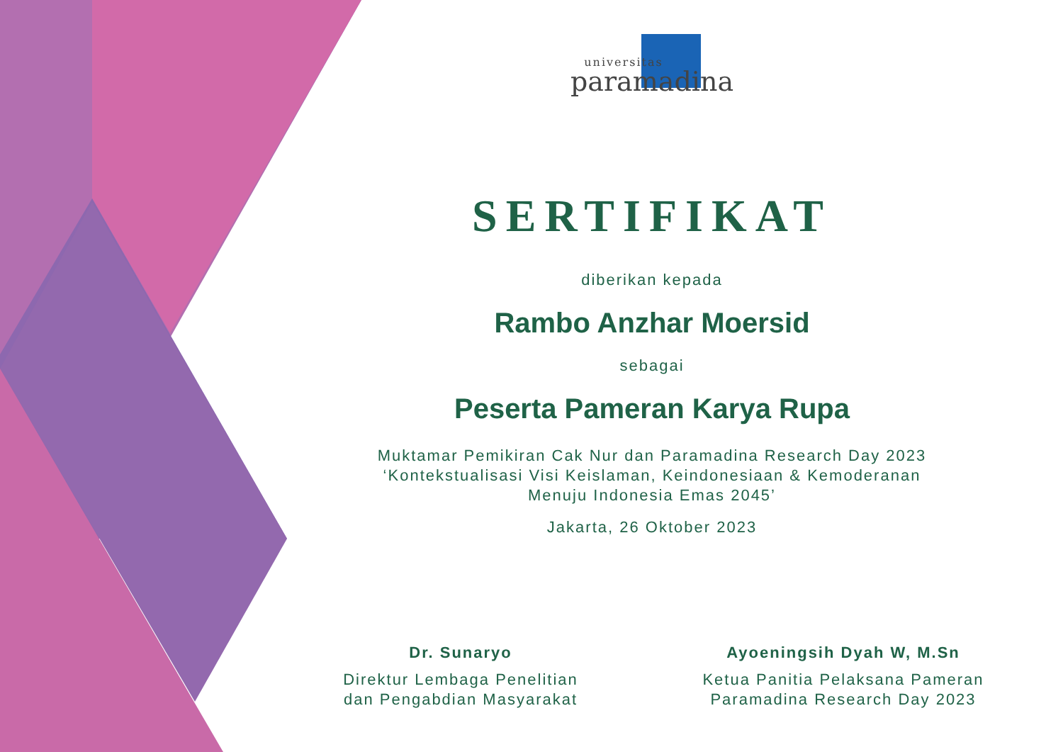universitas
paramadina
SERTIFIKAT
diberikan kepada
Rambo Anzhar Moersid
sebagai
Peserta Pameran Karya Rupa
Muktamar Pemikiran Cak Nur dan Paramadina Research Day 2023
‘Kontekstualisasi Visi Keislaman, Keindonesiaan & Kemoderanan
Menuju Indonesia Emas 2045’
Jakarta, 26 Oktober 2023
Dr. Sunaryo
Direktur Lembaga Penelitian
dan Pengabdian Masyarakat
Ayoeningsih Dyah W, M.Sn
Ketua Panitia Pelaksana Pameran
Paramadina Research Day 2023